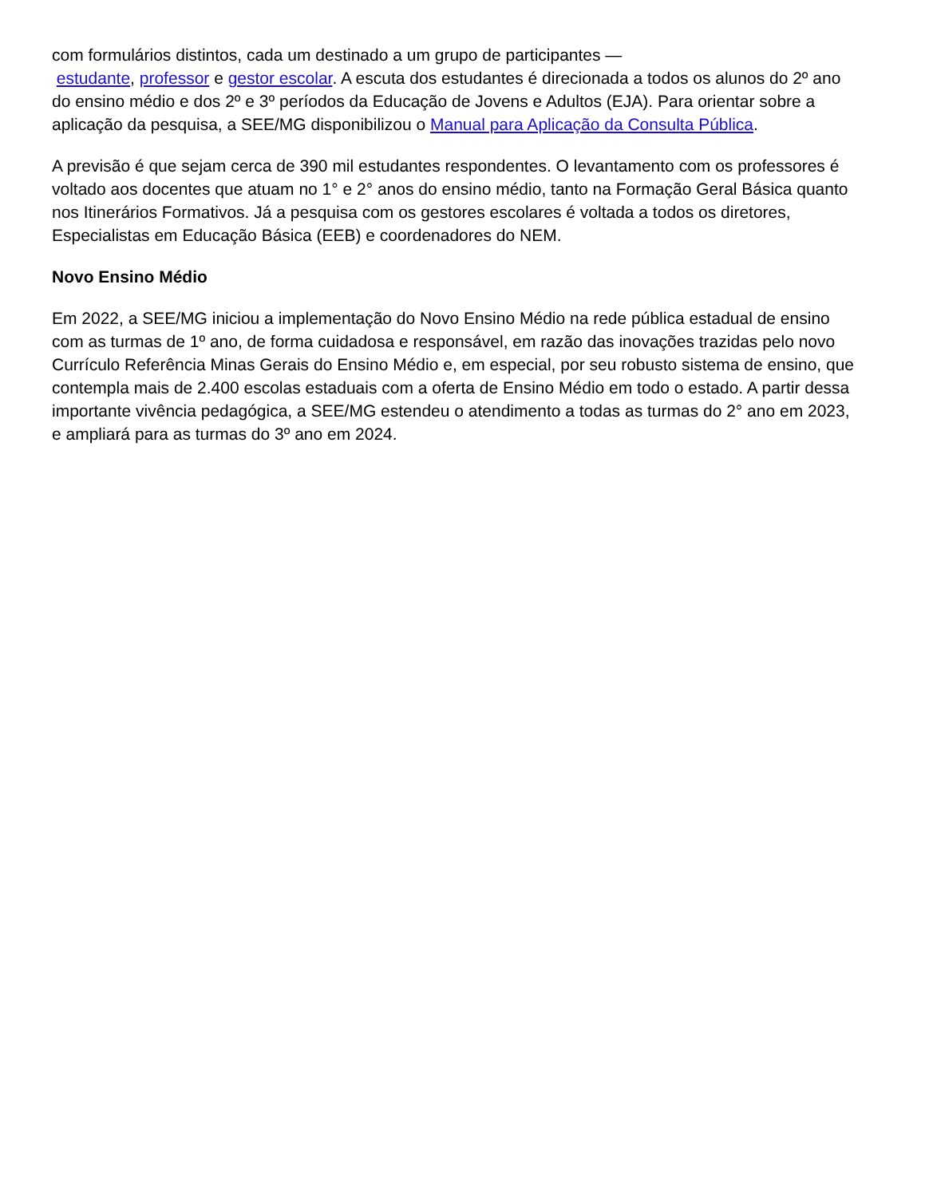com formulários distintos, cada um destinado a um grupo de participantes —
estudante, professor e gestor escolar. A escuta dos estudantes é direcionada a todos os alunos do 2º ano do ensino médio e dos 2º e 3º períodos da Educação de Jovens e Adultos (EJA). Para orientar sobre a aplicação da pesquisa, a SEE/MG disponibilizou o Manual para Aplicação da Consulta Pública.
A previsão é que sejam cerca de 390 mil estudantes respondentes. O levantamento com os professores é voltado aos docentes que atuam no 1° e 2° anos do ensino médio, tanto na Formação Geral Básica quanto nos Itinerários Formativos. Já a pesquisa com os gestores escolares é voltada a todos os diretores, Especialistas em Educação Básica (EEB) e coordenadores do NEM.
Novo Ensino Médio
Em 2022, a SEE/MG iniciou a implementação do Novo Ensino Médio na rede pública estadual de ensino com as turmas de 1º ano, de forma cuidadosa e responsável, em razão das inovações trazidas pelo novo Currículo Referência Minas Gerais do Ensino Médio e, em especial, por seu robusto sistema de ensino, que contempla mais de 2.400 escolas estaduais com a oferta de Ensino Médio em todo o estado. A partir dessa importante vivência pedagógica, a SEE/MG estendeu o atendimento a todas as turmas do 2° ano em 2023, e ampliará para as turmas do 3º ano em 2024.